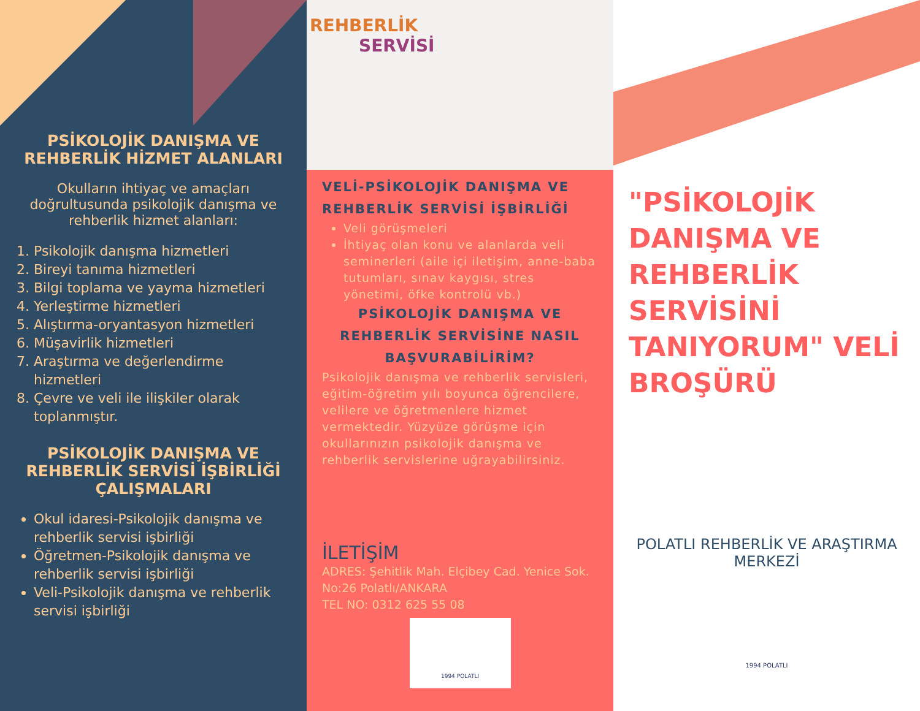PSİKOLOJİK DANIŞMA VE REHBERLİK HİZMET ALANLARI
Okulların ihtiyaç ve amaçları doğrultusunda psikolojik danışma ve rehberlik hizmet alanları:
1. Psikolojik danışma hizmetleri
2. Bireyi tanıma hizmetleri
3. Bilgi toplama ve yayma hizmetleri
4. Yerleştirme hizmetleri
5. Alıştırma-oryantasyon hizmetleri
6. Müşavirlik hizmetleri
7. Araştırma ve değerlendirme hizmetleri
8. Çevre ve veli ile ilişkiler olarak toplanmıştır.
PSİKOLOJİK DANIŞMA VE REHBERLİK SERVİSİ İŞBİRLİĞİ ÇALIŞMALARI
Okul idaresi-Psikolojik danışma ve rehberlik servisi işbirliği
Öğretmen-Psikolojik danışma ve rehberlik servisi işbirliği
Veli-Psikolojik danışma ve rehberlik servisi işbirliği
REHBERLİK
SERVİSİ
VELİ-PSİKOLOJİK DANIŞMA VE REHBERLİK SERVİSİ İŞBİRLİĞİ
Veli görüşmeleri
İhtiyaç olan konu ve alanlarda veli seminerleri (aile içi iletişim, anne-baba tutumları, sınav kaygısı, stres yönetimi, öfke kontrolü vb.)
PSİKOLOJİK DANIŞMA VE REHBERLİK SERVİSİNE NASIL BAŞVURABİLİRİM?
Psikolojik danışma ve rehberlik servisleri, eğitim-öğretim yılı boyunca öğrencilere, velilere ve öğretmenlere hizmet vermektedir. Yüzyüze görüşme için okullarınızın psikolojik danışma ve rehberlik servislerine uğrayabilirsiniz.
İLETİŞİM
ADRES: Şehitlik Mah. Elçibey Cad. Yenice Sok. No:26 Polatlı/ANKARA
TEL NO: 0312 625 55 08
1994 POLATLI
"PSİKOLOJİK DANIŞMA VE REHBERLİK SERVİSİNİ TANIYORUM" VELİ BROŞÜRÜ
POLATLI REHBERLİK VE ARAŞTIRMA MERKEZİ
1994 POLATLI